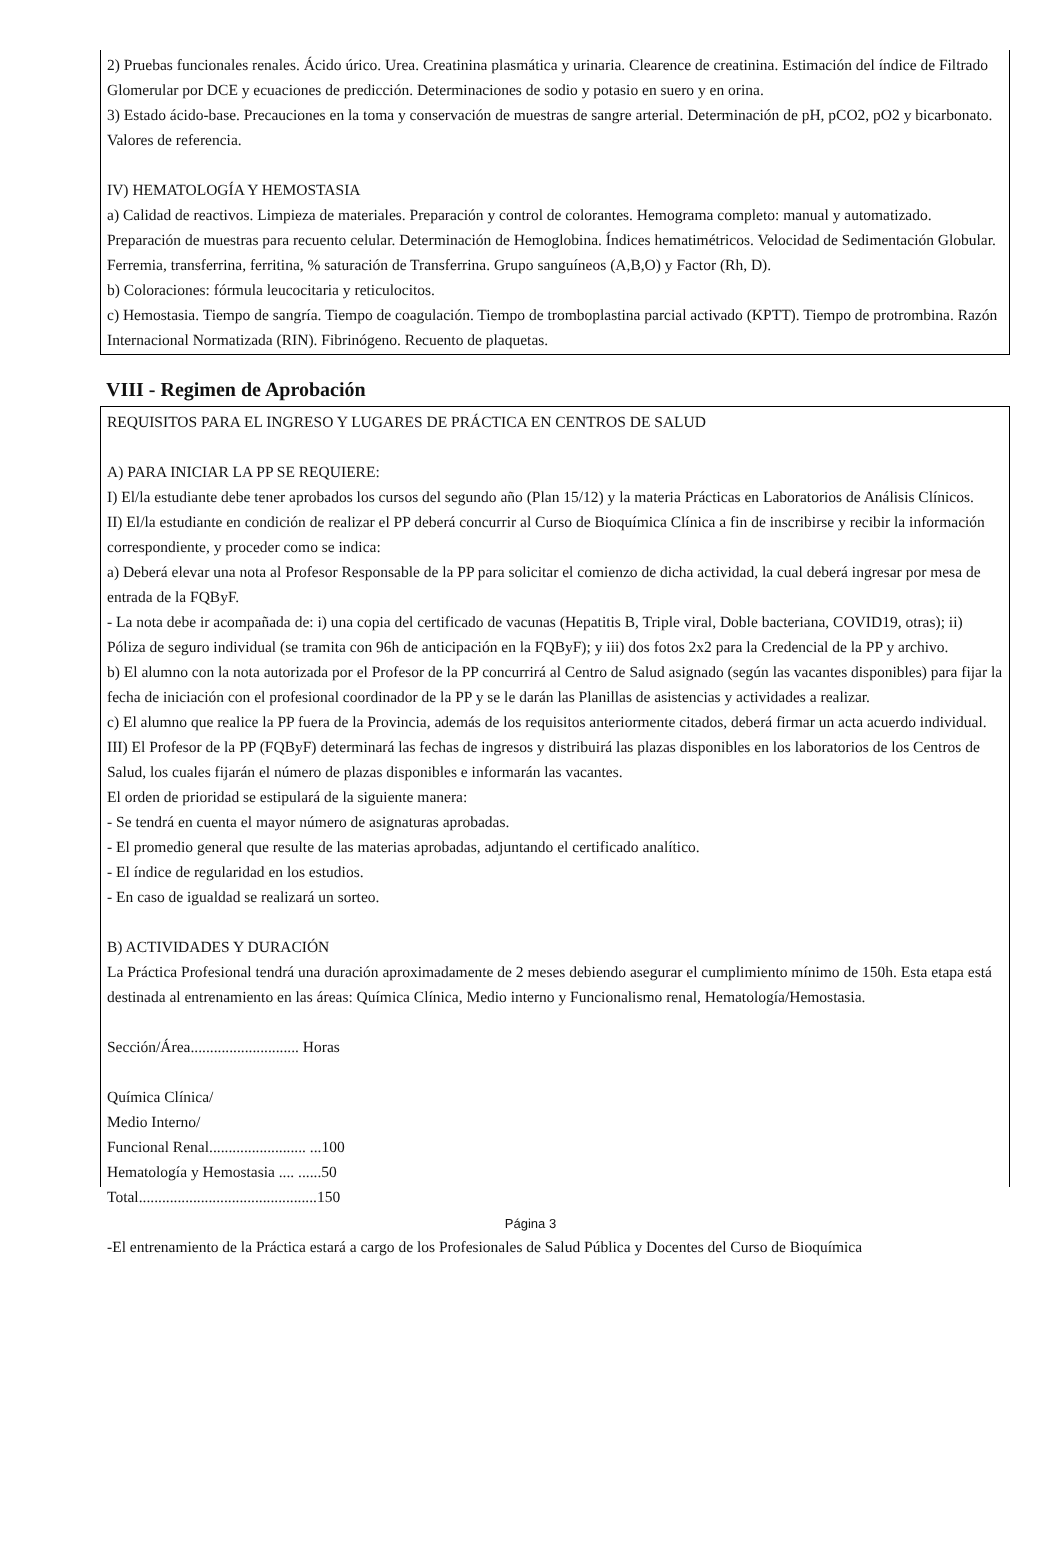2) Pruebas funcionales renales. Ácido úrico. Urea. Creatinina plasmática y urinaria. Clearence de creatinina. Estimación del índice de Filtrado Glomerular por DCE y ecuaciones de predicción. Determinaciones de sodio y potasio en suero y en orina.
3) Estado ácido-base. Precauciones en la toma y conservación de muestras de sangre arterial. Determinación de pH, pCO2, pO2 y bicarbonato. Valores de referencia.
IV) HEMATOLOGÍA Y HEMOSTASIA
a) Calidad de reactivos. Limpieza de materiales. Preparación y control de colorantes. Hemograma completo: manual y automatizado. Preparación de muestras para recuento celular. Determinación de Hemoglobina. Índices hematimétricos. Velocidad de Sedimentación Globular. Ferremia, transferrina, ferritina, % saturación de Transferrina. Grupo sanguíneos (A,B,O) y Factor (Rh, D).
b) Coloraciones: fórmula leucocitaria y reticulocitos.
c) Hemostasia. Tiempo de sangría. Tiempo de coagulación. Tiempo de tromboplastina parcial activado (KPTT). Tiempo de protrombina. Razón Internacional Normatizada (RIN). Fibrinógeno. Recuento de plaquetas.
VIII - Regimen de Aprobación
REQUISITOS PARA EL INGRESO Y LUGARES DE PRÁCTICA EN CENTROS DE SALUD
A) PARA INICIAR LA PP SE REQUIERE:
I) El/la estudiante debe tener aprobados los cursos del segundo año (Plan 15/12) y la materia Prácticas en Laboratorios de Análisis Clínicos.
II) El/la estudiante en condición de realizar el PP deberá concurrir al Curso de Bioquímica Clínica a fin de inscribirse y recibir la información correspondiente, y proceder como se indica:
a) Deberá elevar una nota al Profesor Responsable de la PP para solicitar el comienzo de dicha actividad, la cual deberá ingresar por mesa de entrada de la FQByF.
- La nota debe ir acompañada de: i) una copia del certificado de vacunas (Hepatitis B, Triple viral, Doble bacteriana, COVID19, otras); ii) Póliza de seguro individual (se tramita con 96h de anticipación en la FQByF); y iii) dos fotos 2x2 para la Credencial de la PP y archivo.
b) El alumno con la nota autorizada por el Profesor de la PP concurrirá al Centro de Salud asignado (según las vacantes disponibles) para fijar la fecha de iniciación con el profesional coordinador de la PP y se le darán las Planillas de asistencias y actividades a realizar.
c) El alumno que realice la PP fuera de la Provincia, además de los requisitos anteriormente citados, deberá firmar un acta acuerdo individual.
III) El Profesor de la PP (FQByF) determinará las fechas de ingresos y distribuirá las plazas disponibles en los laboratorios de los Centros de Salud, los cuales fijarán el número de plazas disponibles e informarán las vacantes.
El orden de prioridad se estipulará de la siguiente manera:
- Se tendrá en cuenta el mayor número de asignaturas aprobadas.
- El promedio general que resulte de las materias aprobadas, adjuntando el certificado analítico.
- El índice de regularidad en los estudios.
- En caso de igualdad se realizará un sorteo.
B) ACTIVIDADES Y DURACIÓN
La Práctica Profesional tendrá una duración aproximadamente de 2 meses debiendo asegurar el cumplimiento mínimo de 150h. Esta etapa está destinada al entrenamiento en las áreas: Química Clínica, Medio interno y Funcionalismo renal, Hematología/Hemostasia.
Sección/Área............................ Horas
Química Clínica/
Medio Interno/
Funcional Renal......................... ...100
Hematología y Hemostasia .... ......50
Total..............................................150
-El entrenamiento de la Práctica estará a cargo de los Profesionales de Salud Pública y Docentes del Curso de Bioquímica
Página 3